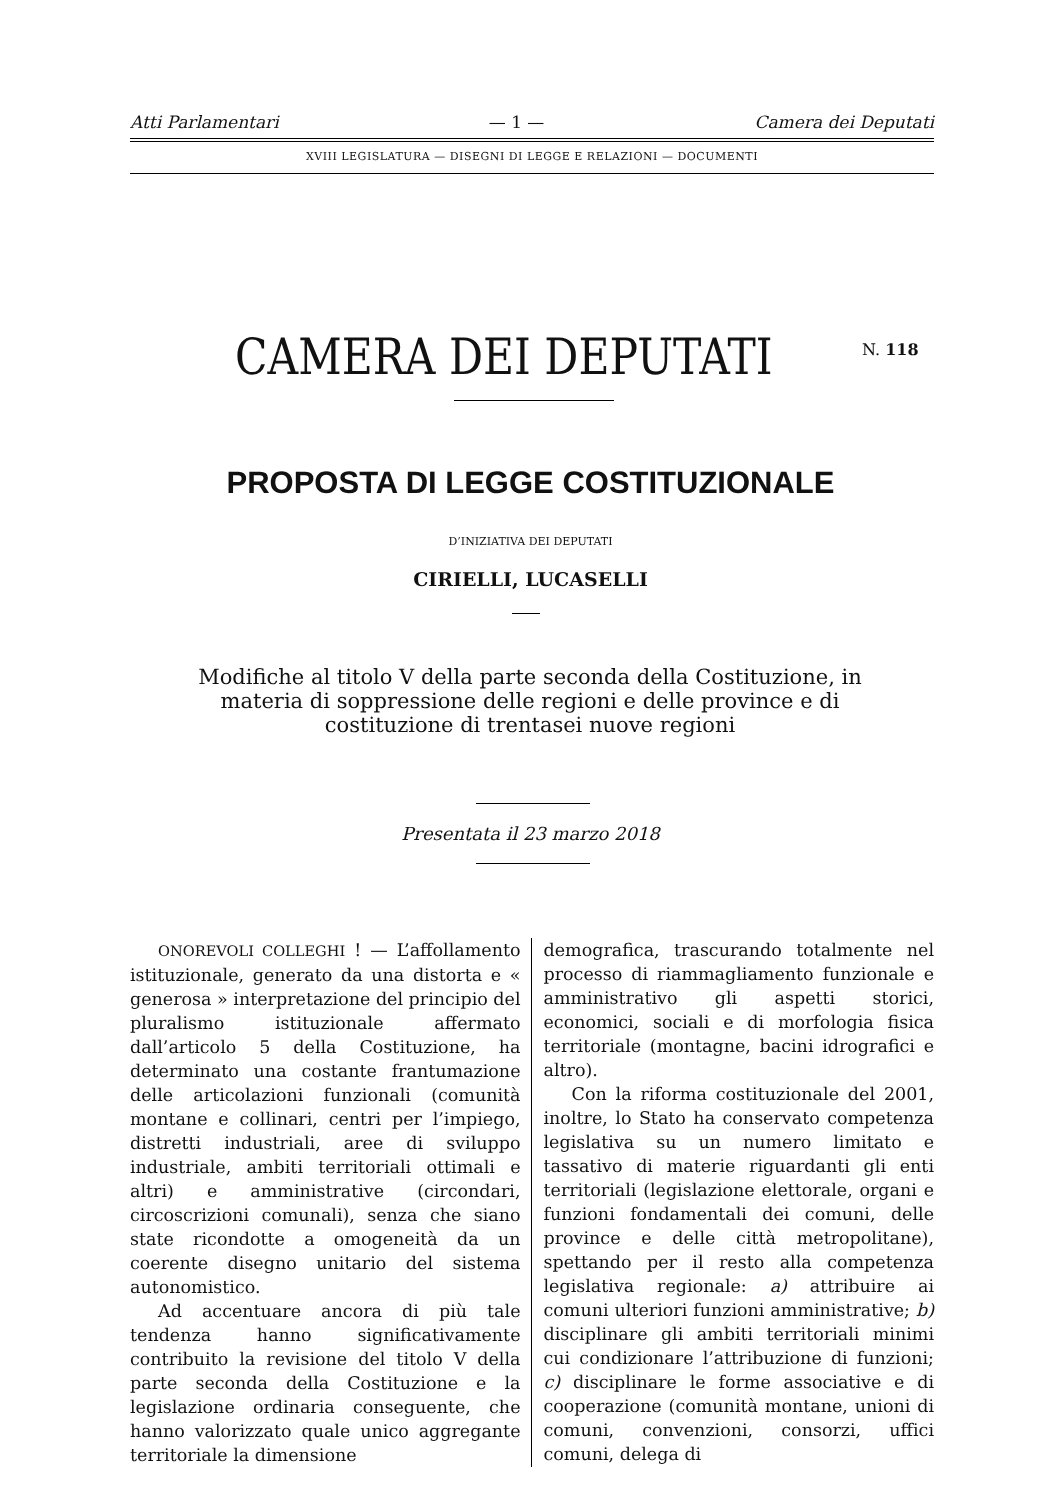Atti Parlamentari — 1 — Camera dei Deputati
XVIII LEGISLATURA — DISEGNI DI LEGGE E RELAZIONI — DOCUMENTI
CAMERA DEI DEPUTATI N. 118
PROPOSTA DI LEGGE COSTITUZIONALE
D’INIZIATIVA DEI DEPUTATI
CIRIELLI, LUCASELLI
Modifiche al titolo V della parte seconda della Costituzione, in materia di soppressione delle regioni e delle province e di costituzione di trentasei nuove regioni
Presentata il 23 marzo 2018
ONOREVOLI COLLEGHI ! — L’affollamento istituzionale, generato da una distorta e « generosa » interpretazione del principio del pluralismo istituzionale affermato dall’articolo 5 della Costituzione, ha determinato una costante frantumazione delle articolazioni funzionali (comunità montane e collinari, centri per l’impiego, distretti industriali, aree di sviluppo industriale, ambiti territoriali ottimali e altri) e amministrative (circondari, circoscrizioni comunali), senza che siano state ricondotte a omogeneità da un coerente disegno unitario del sistema autonomistico.
Ad accentuare ancora di più tale tendenza hanno significativamente contribuito la revisione del titolo V della parte seconda della Costituzione e la legislazione ordinaria conseguente, che hanno valorizzato quale unico aggregante territoriale la dimensione
demografica, trascurando totalmente nel processo di riammagliamento funzionale e amministrativo gli aspetti storici, economici, sociali e di morfologia fisica territoriale (montagne, bacini idrografici e altro).
Con la riforma costituzionale del 2001, inoltre, lo Stato ha conservato competenza legislativa su un numero limitato e tassativo di materie riguardanti gli enti territoriali (legislazione elettorale, organi e funzioni fondamentali dei comuni, delle province e delle città metropolitane), spettando per il resto alla competenza legislativa regionale: a) attribuire ai comuni ulteriori funzioni amministrative; b) disciplinare gli ambiti territoriali minimi cui condizionare l’attribuzione di funzioni; c) disciplinare le forme associative e di cooperazione (comunità montane, unioni di comuni, convenzioni, consorzi, uffici comuni, delega di